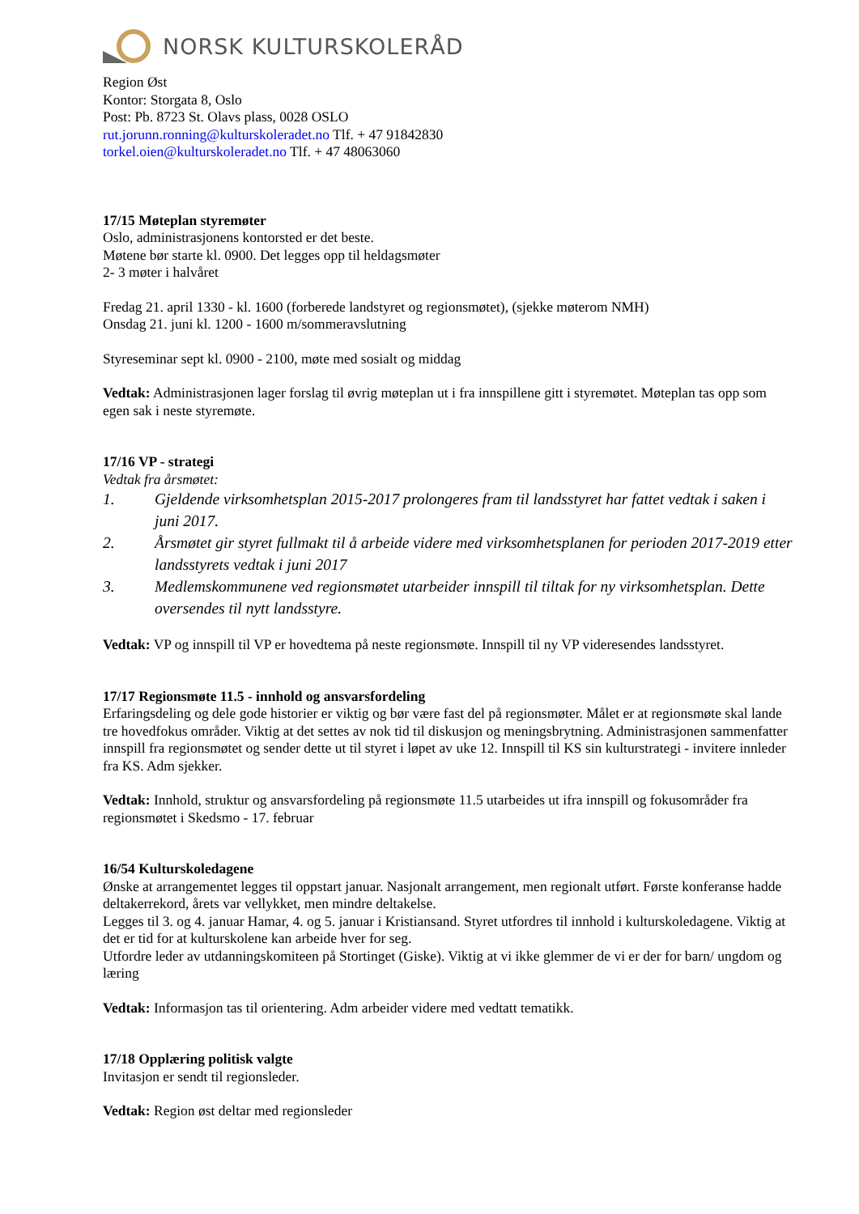NORSK KULTURSKOLERÅD
Region Øst
Kontor: Storgata 8, Oslo
Post: Pb. 8723 St. Olavs plass, 0028 OSLO
rut.jorunn.ronning@kulturskoleradet.no Tlf. + 47 91842830
torkel.oien@kulturskoleradet.no Tlf. + 47 48063060
17/15 Møteplan styremøter
Oslo, administrasjonens kontorsted er det beste.
Møtene bør starte kl. 0900. Det legges opp til heldagsmøter
2- 3 møter i halvåret
Fredag 21. april 1330 - kl. 1600 (forberede landstyret og regionsmøtet), (sjekke møterom NMH)
Onsdag 21. juni kl. 1200 - 1600 m/sommeravslutning
Styreseminar sept kl. 0900 - 2100, møte med sosialt og middag
Vedtak: Administrasjonen lager forslag til øvrig møteplan ut i fra innspillene gitt i styremøtet. Møteplan tas opp som egen sak i neste styremøte.
17/16 VP - strategi
Vedtak fra årsmøtet:
1. Gjeldende virksomhetsplan 2015-2017 prolongeres fram til landsstyret har fattet vedtak i saken i juni 2017.
2. Årsmøtet gir styret fullmakt til å arbeide videre med virksomhetsplanen for perioden 2017-2019 etter landsstyrets vedtak i juni 2017
3. Medlemskommunene ved regionsmøtet utarbeider innspill til tiltak for ny virksomhetsplan. Dette oversendes til nytt landsstyre.
Vedtak: VP og innspill til VP er hovedtema på neste regionsmøte. Innspill til ny VP videresendes landsstyret.
17/17 Regionsmøte 11.5 - innhold og ansvarsfordeling
Erfaringsdeling og dele gode historier er viktig og bør være fast del på regionsmøter. Målet er at regionsmøte skal lande tre hovedfokus områder. Viktig at det settes av nok tid til diskusjon og meningsbrytning. Administrasjonen sammenfatter innspill fra regionsmøtet og sender dette ut til styret i løpet av uke 12. Innspill til KS sin kulturstrategi - invitere innleder fra KS. Adm sjekker.
Vedtak: Innhold, struktur og ansvarsfordeling på regionsmøte 11.5 utarbeides ut ifra innspill og fokusområder fra regionsmøtet i Skedsmo - 17. februar
16/54 Kulturskoledagene
Ønske at arrangementet legges til oppstart januar. Nasjonalt arrangement, men regionalt utført. Første konferanse hadde deltakerrekord, årets var vellykket, men mindre deltakelse.
Legges til 3. og 4. januar Hamar, 4. og 5. januar i Kristiansand. Styret utfordres til innhold i kulturskoledagene. Viktig at det er tid for at kulturskolene kan arbeide hver for seg.
Utfordre leder av utdanningskomiteen på Stortinget (Giske). Viktig at vi ikke glemmer de vi er der for barn/ ungdom og læring
Vedtak: Informasjon tas til orientering. Adm arbeider videre med vedtatt tematikk.
17/18 Opplæring politisk valgte
Invitasjon er sendt til regionsleder.
Vedtak: Region øst deltar med regionsleder